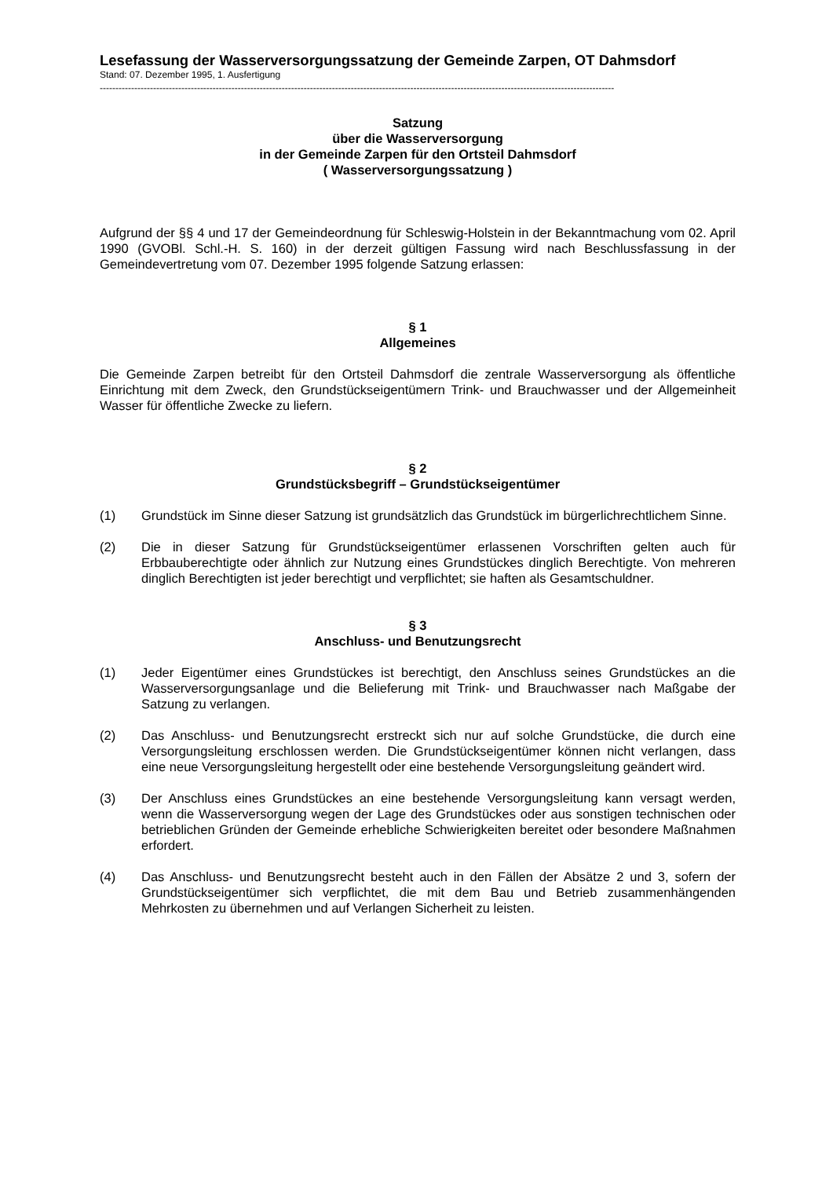Lesefassung der Wasserversorgungssatzung der Gemeinde Zarpen, OT Dahmsdorf
Stand: 07. Dezember 1995, 1. Ausfertigung
--------------------------------------------------------------------------------------------------------------------------------------------------------------------
Satzung
über die Wasserversorgung
in der Gemeinde Zarpen für den Ortsteil Dahmsdorf
( Wasserversorgungssatzung )
Aufgrund der §§ 4 und 17 der Gemeindeordnung für Schleswig-Holstein in der Bekanntmachung vom 02. April 1990 (GVOBl. Schl.-H. S. 160) in der derzeit gültigen Fassung wird nach Beschlussfassung in der Gemeindevertretung vom 07. Dezember 1995 folgende Satzung erlassen:
§ 1
Allgemeines
Die Gemeinde Zarpen betreibt für den Ortsteil Dahmsdorf die zentrale Wasserversorgung als öffentliche Einrichtung mit dem Zweck, den Grundstückseigentümern Trink- und Brauchwasser und der Allgemeinheit Wasser für öffentliche Zwecke zu liefern.
§ 2
Grundstücksbegriff – Grundstückseigentümer
(1) Grundstück im Sinne dieser Satzung ist grundsätzlich das Grundstück im bürgerlichrechtlichem Sinne.
(2) Die in dieser Satzung für Grundstückseigentümer erlassenen Vorschriften gelten auch für Erbbauberechtigte oder ähnlich zur Nutzung eines Grundstückes dinglich Berechtigte. Von mehreren dinglich Berechtigten ist jeder berechtigt und verpflichtet; sie haften als Gesamtschuldner.
§ 3
Anschluss- und Benutzungsrecht
(1) Jeder Eigentümer eines Grundstückes ist berechtigt, den Anschluss seines Grundstückes an die Wasserversorgungsanlage und die Belieferung mit Trink- und Brauchwasser nach Maßgabe der Satzung zu verlangen.
(2) Das Anschluss- und Benutzungsrecht erstreckt sich nur auf solche Grundstücke, die durch eine Versorgungsleitung erschlossen werden. Die Grundstückseigentümer können nicht verlangen, dass eine neue Versorgungsleitung hergestellt oder eine bestehende Versorgungsleitung geändert wird.
(3) Der Anschluss eines Grundstückes an eine bestehende Versorgungsleitung kann versagt werden, wenn die Wasserversorgung wegen der Lage des Grundstückes oder aus sonstigen technischen oder betrieblichen Gründen der Gemeinde erhebliche Schwierigkeiten bereitet oder besondere Maßnahmen erfordert.
(4) Das Anschluss- und Benutzungsrecht besteht auch in den Fällen der Absätze 2 und 3, sofern der Grundstückseigentümer sich verpflichtet, die mit dem Bau und Betrieb zusammenhängenden Mehrkosten zu übernehmen und auf Verlangen Sicherheit zu leisten.